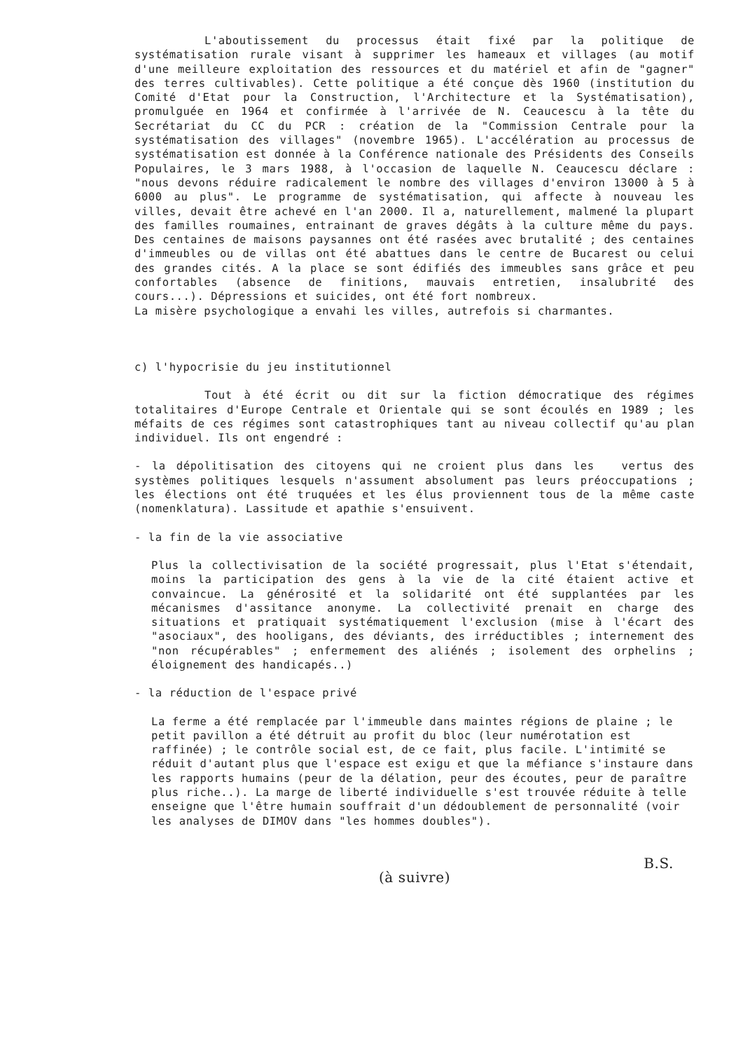L'aboutissement du processus était fixé par la politique de systématisation rurale visant à supprimer les hameaux et villages (au motif d'une meilleure exploitation des ressources et du matériel et afin de "gagner" des terres cultivables). Cette politique a été conçue dès 1960 (institution du Comité d'Etat pour la Construction, l'Architecture et la Systématisation), promulguée en 1964 et confirmée à l'arrivée de N. Ceaucescu à la tête du Secrétariat du CC du PCR : création de la "Commission Centrale pour la systématisation des villages" (novembre 1965). L'accélération au processus de systématisation est donnée à la Conférence nationale des Présidents des Conseils Populaires, le 3 mars 1988, à l'occasion de laquelle N. Ceaucescu déclare : "nous devons réduire radicalement le nombre des villages d'environ 13000 à 5 à 6000 au plus". Le programme de systématisation, qui affecte à nouveau les villes, devait être achevé en l'an 2000. Il a, naturellement, malmené la plupart des familles roumaines, entrainant de graves dégâts à la culture même du pays. Des centaines de maisons paysannes ont été rasées avec brutalité ; des centaines d'immeubles ou de villas ont été abattues dans le centre de Bucarest ou celui des grandes cités. A la place se sont édifiés des immeubles sans grâce et peu confortables (absence de finitions, mauvais entretien, insalubrité des cours...). Dépressions et suicides, ont été fort nombreux.
La misère psychologique a envahi les villes, autrefois si charmantes.
c) l'hypocrisie du jeu institutionnel
Tout à été écrit ou dit sur la fiction démocratique des régimes totalitaires d'Europe Centrale et Orientale qui se sont écoulés en 1989 ; les méfaits de ces régimes sont catastrophiques tant au niveau collectif qu'au plan individuel. Ils ont engendré :
- la dépolitisation des citoyens qui ne croient plus dans les vertus des systèmes politiques lesquels n'assument absolument pas leurs préoccupations ; les élections ont été truquées et les élus proviennent tous de la même caste (nomenklatura). Lassitude et apathie s'ensuivent.
- la fin de la vie associative
Plus la collectivisation de la société progressait, plus l'Etat s'étendait, moins la participation des gens à la vie de la cité étaient active et convaincue. La générosité et la solidarité ont été supplantées par les mécanismes d'assitance anonyme. La collectivité prenait en charge des situations et pratiquait systématiquement l'exclusion (mise à l'écart des "asociaux", des hooligans, des déviants, des irréductibles ; internement des "non récupérables" ; enfermement des aliénés ; isolement des orphelins ; éloignement des handicapés..)
- la réduction de l'espace privé
La ferme a été remplacée par l'immeuble dans maintes régions de plaine ; le petit pavillon a été détruit au profit du bloc (leur numérotation est raffinée) ; le contrôle social est, de ce fait, plus facile. L'intimité se réduit d'autant plus que l'espace est exigu et que la méfiance s'instaure dans les rapports humains (peur de la délation, peur des écoutes, peur de paraître plus riche..). La marge de liberté individuelle s'est trouvée réduite à telle enseigne que l'être humain souffrait d'un dédoublement de personnalité (voir les analyses de DIMOV dans "les hommes doubles").
B.S.
(à suivre)